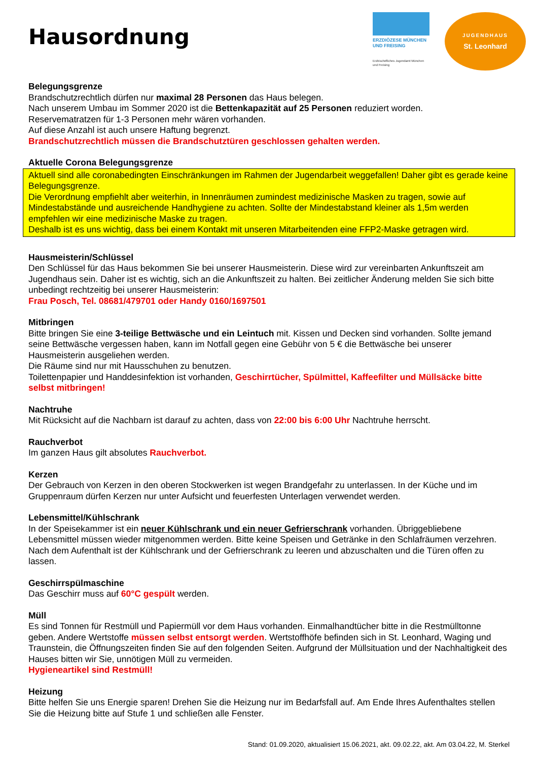Hausordnung
ERZDIÖZESE MÜNCHEN UND FREISING
Erzbischöfliches Jugendamt München und Freising
JUGENDHAUS
St. Leonhard
Belegungsgrenze
Brandschutzrechtlich dürfen nur maximal 28 Personen das Haus belegen.
Nach unserem Umbau im Sommer 2020 ist die Bettenkapazität auf 25 Personen reduziert worden.
Reservematratzen für 1-3 Personen mehr wären vorhanden.
Auf diese Anzahl ist auch unsere Haftung begrenzt.
Brandschutzrechtlich müssen die Brandschutztüren geschlossen gehalten werden.
Aktuelle Corona Belegungsgrenze
Aktuell sind alle coronabedingten Einschränkungen im Rahmen der Jugendarbeit weggefallen! Daher gibt es gerade keine Belegungsgrenze.
Die Verordnung empfiehlt aber weiterhin, in Innenräumen zumindest medizinische Masken zu tragen, sowie auf Mindestabstände und ausreichende Handhygiene zu achten. Sollte der Mindestabstand kleiner als 1,5m werden empfehlen wir eine medizinische Maske zu tragen.
Deshalb ist es uns wichtig, dass bei einem Kontakt mit unseren Mitarbeitenden eine FFP2-Maske getragen wird.
Hausmeisterin/Schlüssel
Den Schlüssel für das Haus bekommen Sie bei unserer Hausmeisterin. Diese wird zur vereinbarten Ankunftszeit am Jugendhaus sein. Daher ist es wichtig, sich an die Ankunftszeit zu halten. Bei zeitlicher Änderung melden Sie sich bitte unbedingt rechtzeitig bei unserer Hausmeisterin:
Frau Posch, Tel. 08681/479701 oder Handy 0160/1697501
Mitbringen
Bitte bringen Sie eine 3-teilige Bettwäsche und ein Leintuch mit. Kissen und Decken sind vorhanden. Sollte jemand seine Bettwäsche vergessen haben, kann im Notfall gegen eine Gebühr von 5 € die Bettwäsche bei unserer Hausmeisterin ausgeliehen werden.
Die Räume sind nur mit Hausschuhen zu benutzen.
Toilettenpapier und Handdesinfektion ist vorhanden, Geschirrtücher, Spülmittel, Kaffeefilter und Müllsäcke bitte selbst mitbringen!
Nachtruhe
Mit Rücksicht auf die Nachbarn ist darauf zu achten, dass von 22:00 bis 6:00 Uhr Nachtruhe herrscht.
Rauchverbot
Im ganzen Haus gilt absolutes Rauchverbot.
Kerzen
Der Gebrauch von Kerzen in den oberen Stockwerken ist wegen Brandgefahr zu unterlassen. In der Küche und im Gruppenraum dürfen Kerzen nur unter Aufsicht und feuerfesten Unterlagen verwendet werden.
Lebensmittel/Kühlschrank
In der Speisekammer ist ein neuer Kühlschrank und ein neuer Gefrierschrank vorhanden. Übriggebliebene Lebensmittel müssen wieder mitgenommen werden. Bitte keine Speisen und Getränke in den Schlafräumen verzehren. Nach dem Aufenthalt ist der Kühlschrank und der Gefrierschrank zu leeren und abzuschalten und die Türen offen zu lassen.
Geschirrspülmaschine
Das Geschirr muss auf 60°C gespült werden.
Müll
Es sind Tonnen für Restmüll und Papiermüll vor dem Haus vorhanden. Einmalhandtücher bitte in die Restmülltonne geben. Andere Wertstoffe müssen selbst entsorgt werden. Wertstoffhöfe befinden sich in St. Leonhard, Waging und Traunstein, die Öffnungszeiten finden Sie auf den folgenden Seiten. Aufgrund der Müllsituation und der Nachhaltigkeit des Hauses bitten wir Sie, unnötigen Müll zu vermeiden.
Hygieneartikel sind Restmüll!
Heizung
Bitte helfen Sie uns Energie sparen! Drehen Sie die Heizung nur im Bedarfsfall auf. Am Ende Ihres Aufenthaltes stellen Sie die Heizung bitte auf Stufe 1 und schließen alle Fenster.
Stand: 01.09.2020, aktualisiert 15.06.2021, akt. 09.02.22, akt. Am 03.04.22, M. Sterkel